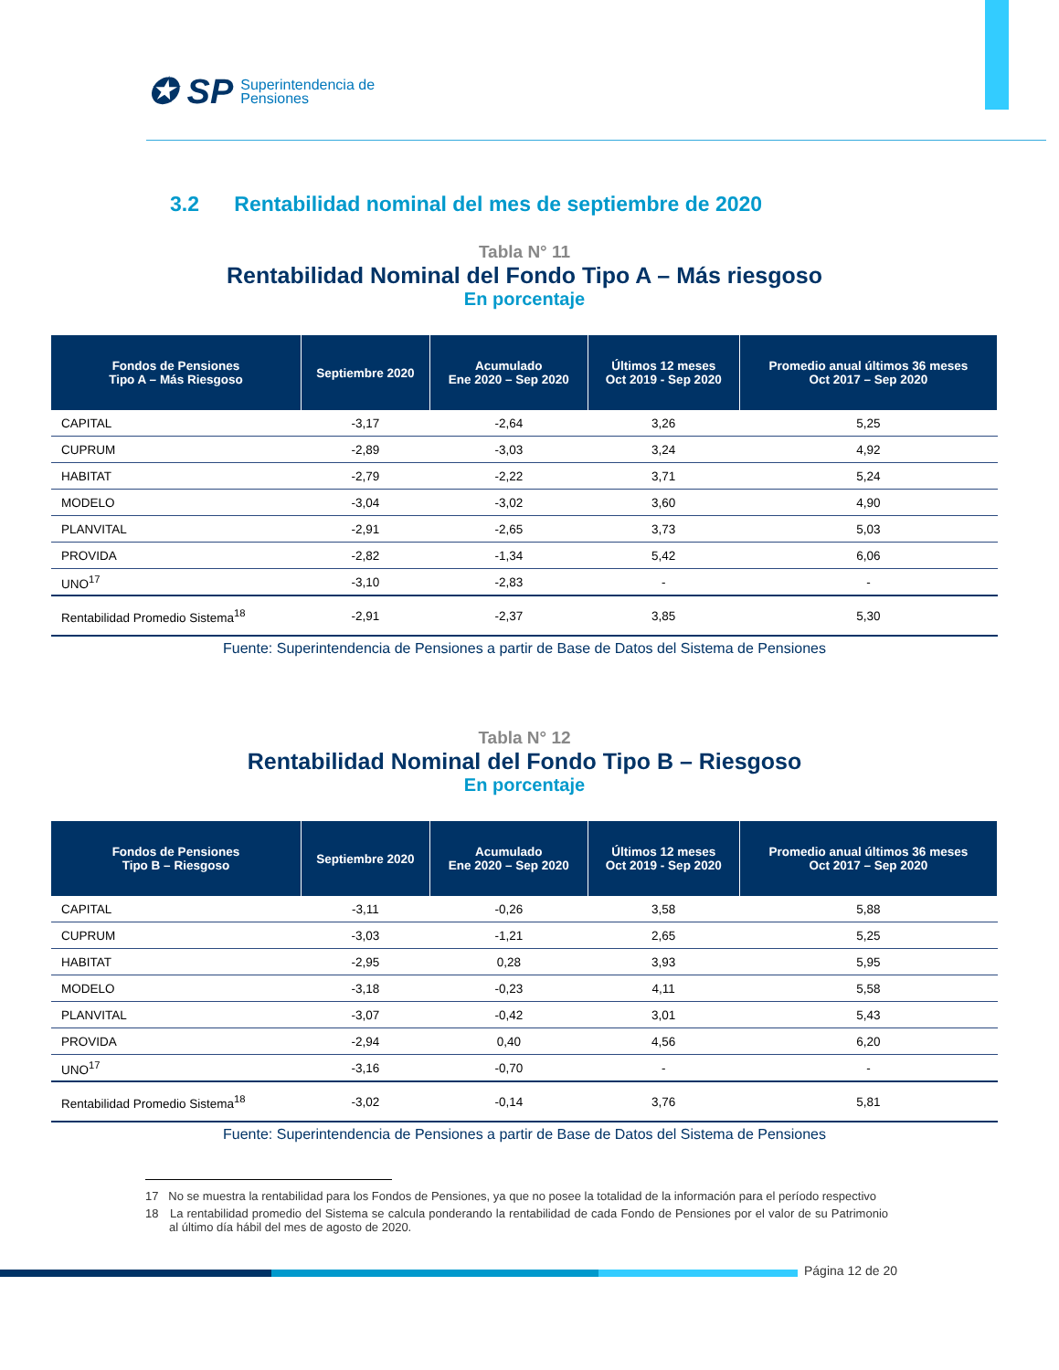✪ SP Superintendencia de
Pensiones
3.2 Rentabilidad nominal del mes de septiembre de 2020
Tabla N° 11
Rentabilidad Nominal del Fondo Tipo A – Más riesgoso
En porcentaje
| Fondos de Pensiones Tipo A – Más Riesgoso | Septiembre 2020 | Acumulado Ene 2020 – Sep 2020 | Últimos 12 meses Oct 2019 - Sep 2020 | Promedio anual últimos 36 meses Oct 2017 – Sep 2020 |
| --- | --- | --- | --- | --- |
| CAPITAL | -3,17 | -2,64 | 3,26 | 5,25 |
| CUPRUM | -2,89 | -3,03 | 3,24 | 4,92 |
| HABITAT | -2,79 | -2,22 | 3,71 | 5,24 |
| MODELO | -3,04 | -3,02 | 3,60 | 4,90 |
| PLANVITAL | -2,91 | -2,65 | 3,73 | 5,03 |
| PROVIDA | -2,82 | -1,34 | 5,42 | 6,06 |
| UNO<sup>17</sup> | -3,10 | -2,83 | - | - |
| Rentabilidad Promedio Sistema<sup>18</sup> | -2,91 | -2,37 | 3,85 | 5,30 |
Fuente: Superintendencia de Pensiones a partir de Base de Datos del Sistema de Pensiones
Tabla N° 12
Rentabilidad Nominal del Fondo Tipo B – Riesgoso
En porcentaje
| Fondos de Pensiones Tipo B – Riesgoso | Septiembre 2020 | Acumulado Ene 2020 – Sep 2020 | Últimos 12 meses Oct 2019 - Sep 2020 | Promedio anual últimos 36 meses Oct 2017 – Sep 2020 |
| --- | --- | --- | --- | --- |
| CAPITAL | -3,11 | -0,26 | 3,58 | 5,88 |
| CUPRUM | -3,03 | -1,21 | 2,65 | 5,25 |
| HABITAT | -2,95 | 0,28 | 3,93 | 5,95 |
| MODELO | -3,18 | -0,23 | 4,11 | 5,58 |
| PLANVITAL | -3,07 | -0,42 | 3,01 | 5,43 |
| PROVIDA | -2,94 | 0,40 | 4,56 | 6,20 |
| UNO<sup>17</sup> | -3,16 | -0,70 | - | - |
| Rentabilidad Promedio Sistema<sup>18</sup> | -3,02 | -0,14 | 3,76 | 5,81 |
Fuente: Superintendencia de Pensiones a partir de Base de Datos del Sistema de Pensiones
17 No se muestra la rentabilidad para los Fondos de Pensiones, ya que no posee la totalidad de la información para el período respectivo
18 La rentabilidad promedio del Sistema se calcula ponderando la rentabilidad de cada Fondo de Pensiones por el valor de su Patrimonio al último día hábil del mes de agosto de 2020.
Página 12 de 20